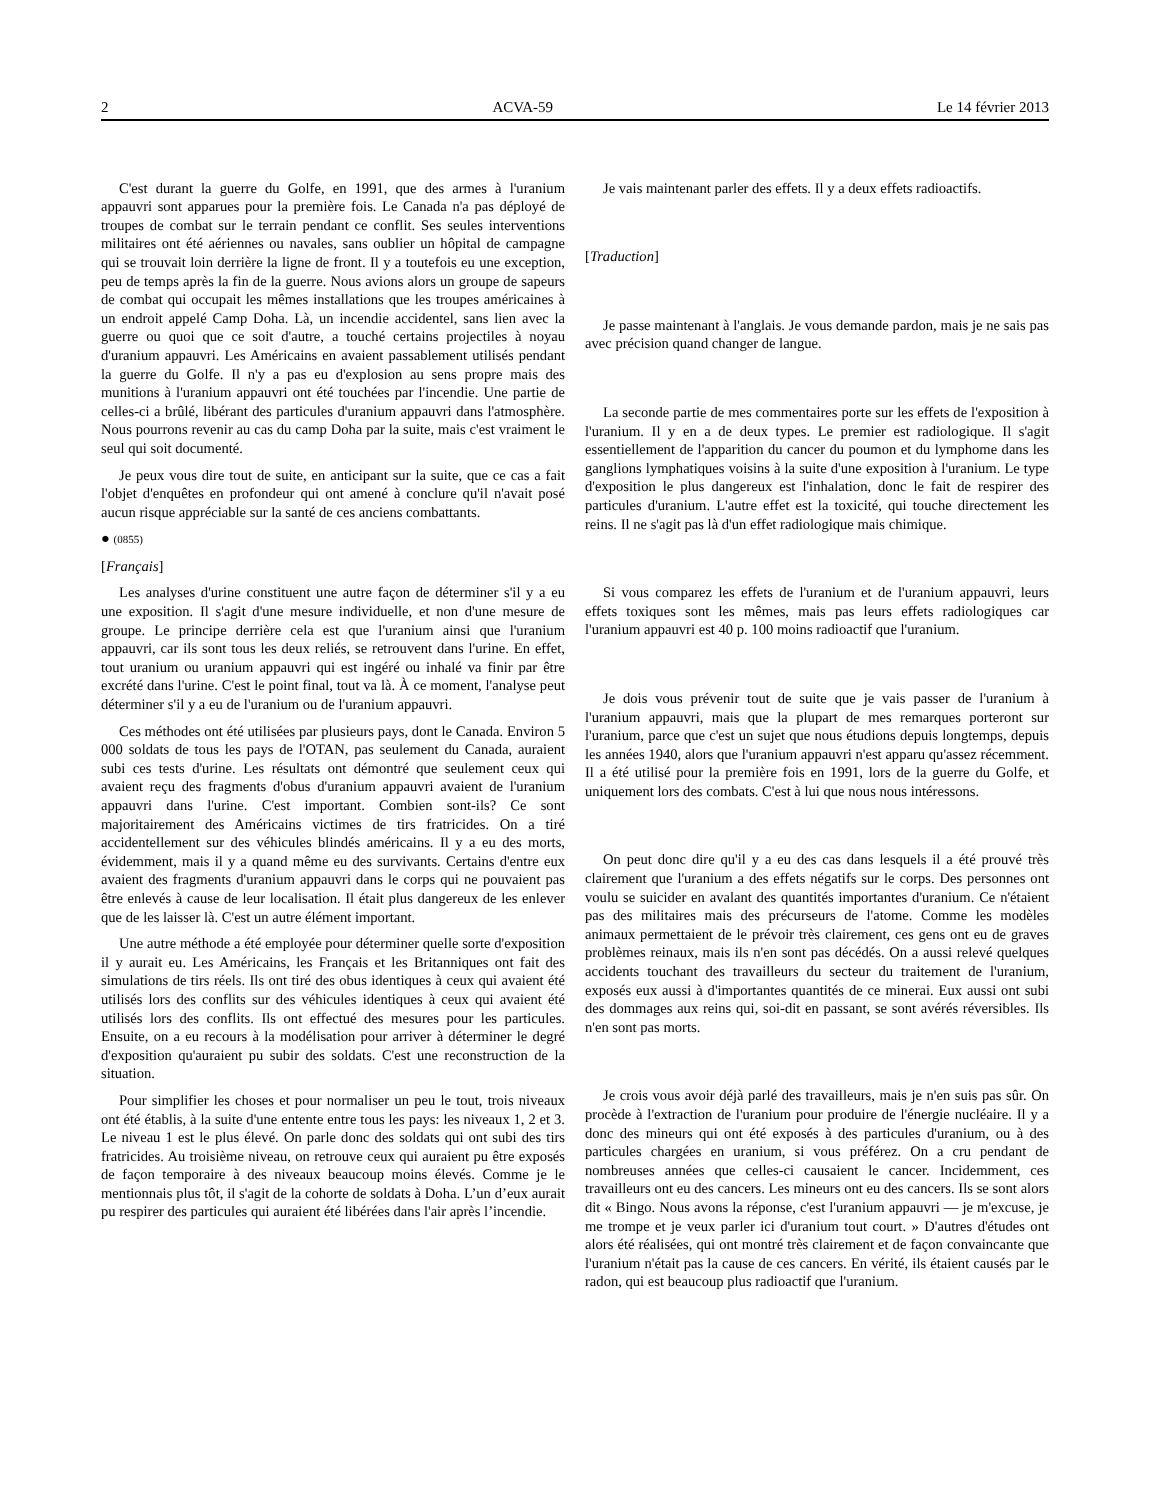2 ACVA-59 Le 14 février 2013
C'est durant la guerre du Golfe, en 1991, que des armes à l'uranium appauvri sont apparues pour la première fois. Le Canada n'a pas déployé de troupes de combat sur le terrain pendant ce conflit. Ses seules interventions militaires ont été aériennes ou navales, sans oublier un hôpital de campagne qui se trouvait loin derrière la ligne de front. Il y a toutefois eu une exception, peu de temps après la fin de la guerre. Nous avions alors un groupe de sapeurs de combat qui occupait les mêmes installations que les troupes américaines à un endroit appelé Camp Doha. Là, un incendie accidentel, sans lien avec la guerre ou quoi que ce soit d'autre, a touché certains projectiles à noyau d'uranium appauvri. Les Américains en avaient passablement utilisés pendant la guerre du Golfe. Il n'y a pas eu d'explosion au sens propre mais des munitions à l'uranium appauvri ont été touchées par l'incendie. Une partie de celles-ci a brûlé, libérant des particules d'uranium appauvri dans l'atmosphère. Nous pourrons revenir au cas du camp Doha par la suite, mais c'est vraiment le seul qui soit documenté.
Je peux vous dire tout de suite, en anticipant sur la suite, que ce cas a fait l'objet d'enquêtes en profondeur qui ont amené à conclure qu'il n'avait posé aucun risque appréciable sur la santé de ces anciens combattants.
● (0855)
[Français]
Les analyses d'urine constituent une autre façon de déterminer s'il y a eu une exposition. Il s'agit d'une mesure individuelle, et non d'une mesure de groupe. Le principe derrière cela est que l'uranium ainsi que l'uranium appauvri, car ils sont tous les deux reliés, se retrouvent dans l'urine. En effet, tout uranium ou uranium appauvri qui est ingéré ou inhalé va finir par être excrété dans l'urine. C'est le point final, tout va là. À ce moment, l'analyse peut déterminer s'il y a eu de l'uranium ou de l'uranium appauvri.
Ces méthodes ont été utilisées par plusieurs pays, dont le Canada. Environ 5 000 soldats de tous les pays de l'OTAN, pas seulement du Canada, auraient subi ces tests d'urine. Les résultats ont démontré que seulement ceux qui avaient reçu des fragments d'obus d'uranium appauvri avaient de l'uranium appauvri dans l'urine. C'est important. Combien sont-ils? Ce sont majoritairement des Américains victimes de tirs fratricides. On a tiré accidentellement sur des véhicules blindés américains. Il y a eu des morts, évidemment, mais il y a quand même eu des survivants. Certains d'entre eux avaient des fragments d'uranium appauvri dans le corps qui ne pouvaient pas être enlevés à cause de leur localisation. Il était plus dangereux de les enlever que de les laisser là. C'est un autre élément important.
Une autre méthode a été employée pour déterminer quelle sorte d'exposition il y aurait eu. Les Américains, les Français et les Britanniques ont fait des simulations de tirs réels. Ils ont tiré des obus identiques à ceux qui avaient été utilisés lors des conflits sur des véhicules identiques à ceux qui avaient été utilisés lors des conflits. Ils ont effectué des mesures pour les particules. Ensuite, on a eu recours à la modélisation pour arriver à déterminer le degré d'exposition qu'auraient pu subir des soldats. C'est une reconstruction de la situation.
Pour simplifier les choses et pour normaliser un peu le tout, trois niveaux ont été établis, à la suite d'une entente entre tous les pays: les niveaux 1, 2 et 3. Le niveau 1 est le plus élevé. On parle donc des soldats qui ont subi des tirs fratricides. Au troisième niveau, on retrouve ceux qui auraient pu être exposés de façon temporaire à des niveaux beaucoup moins élevés. Comme je le mentionnais plus tôt, il s'agit de la cohorte de soldats à Doha. L’un d’eux aurait pu respirer des particules qui auraient été libérées dans l'air après l’incendie.
Je vais maintenant parler des effets. Il y a deux effets radioactifs.
[Traduction]
Je passe maintenant à l'anglais. Je vous demande pardon, mais je ne sais pas avec précision quand changer de langue.
La seconde partie de mes commentaires porte sur les effets de l'exposition à l'uranium. Il y en a de deux types. Le premier est radiologique. Il s'agit essentiellement de l'apparition du cancer du poumon et du lymphome dans les ganglions lymphatiques voisins à la suite d'une exposition à l'uranium. Le type d'exposition le plus dangereux est l'inhalation, donc le fait de respirer des particules d'uranium. L'autre effet est la toxicité, qui touche directement les reins. Il ne s'agit pas là d'un effet radiologique mais chimique.
Si vous comparez les effets de l'uranium et de l'uranium appauvri, leurs effets toxiques sont les mêmes, mais pas leurs effets radiologiques car l'uranium appauvri est 40 p. 100 moins radioactif que l'uranium.
Je dois vous prévenir tout de suite que je vais passer de l'uranium à l'uranium appauvri, mais que la plupart de mes remarques porteront sur l'uranium, parce que c'est un sujet que nous étudions depuis longtemps, depuis les années 1940, alors que l'uranium appauvri n'est apparu qu'assez récemment. Il a été utilisé pour la première fois en 1991, lors de la guerre du Golfe, et uniquement lors des combats. C'est à lui que nous nous intéressons.
On peut donc dire qu'il y a eu des cas dans lesquels il a été prouvé très clairement que l'uranium a des effets négatifs sur le corps. Des personnes ont voulu se suicider en avalant des quantités importantes d'uranium. Ce n'étaient pas des militaires mais des précurseurs de l'atome. Comme les modèles animaux permettaient de le prévoir très clairement, ces gens ont eu de graves problèmes reinaux, mais ils n'en sont pas décédés. On a aussi relevé quelques accidents touchant des travailleurs du secteur du traitement de l'uranium, exposés eux aussi à d'importantes quantités de ce minerai. Eux aussi ont subi des dommages aux reins qui, soi-dit en passant, se sont avérés réversibles. Ils n'en sont pas morts.
Je crois vous avoir déjà parlé des travailleurs, mais je n'en suis pas sûr. On procède à l'extraction de l'uranium pour produire de l'énergie nucléaire. Il y a donc des mineurs qui ont été exposés à des particules d'uranium, ou à des particules chargées en uranium, si vous préférez. On a cru pendant de nombreuses années que celles-ci causaient le cancer. Incidemment, ces travailleurs ont eu des cancers. Les mineurs ont eu des cancers. Ils se sont alors dit « Bingo. Nous avons la réponse, c'est l'uranium appauvri — je m'excuse, je me trompe et je veux parler ici d'uranium tout court. » D'autres d'études ont alors été réalisées, qui ont montré très clairement et de façon convaincante que l'uranium n'était pas la cause de ces cancers. En vérité, ils étaient causés par le radon, qui est beaucoup plus radioactif que l'uranium.